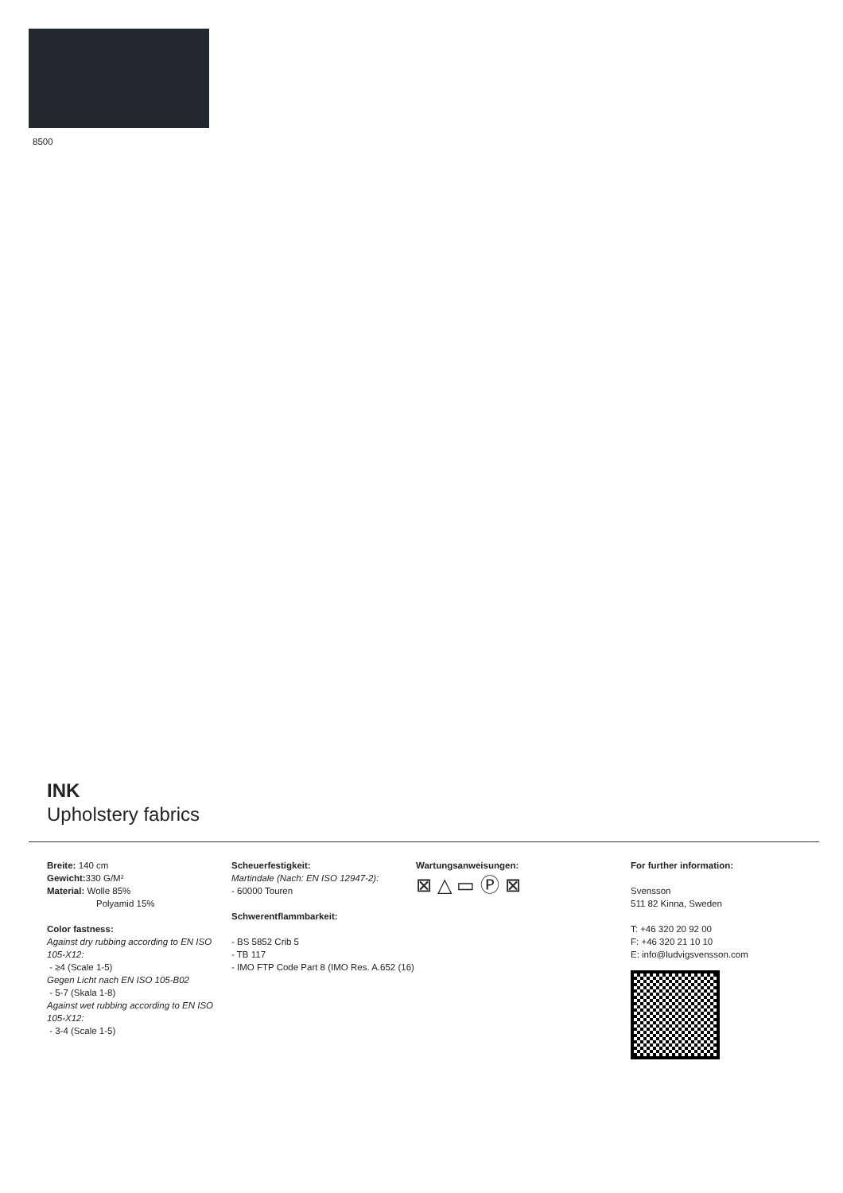8500
INK
Upholstery fabrics
Breite: 140 cm
Gewicht: 330 G/M²
Material: Wolle 85%
Polyamid 15%
Color fastness:
Against dry rubbing according to EN ISO 105-X12:
- ≥4 (Scale 1-5)
Gegen Licht nach EN ISO 105-B02
- 5-7 (Skala 1-8)
Against wet rubbing according to EN ISO 105-X12:
- 3-4 (Scale 1-5)
Scheuerfestigkeit:
Martindale (Nach: EN ISO 12947-2):
- 60000 Touren
Schwerentflammbarkeit:
- BS 5852 Crib 5
- TB 117
- IMO FTP Code Part 8 (IMO Res. A.652 (16)
Wartungsanweisungen:
⊠ △ ▭ Ⓟ ⊠
For further information:
Svensson
511 82 Kinna, Sweden
T: +46 320 20 92 00
F: +46 320 21 10 10
E: info@ludvigsvensson.com